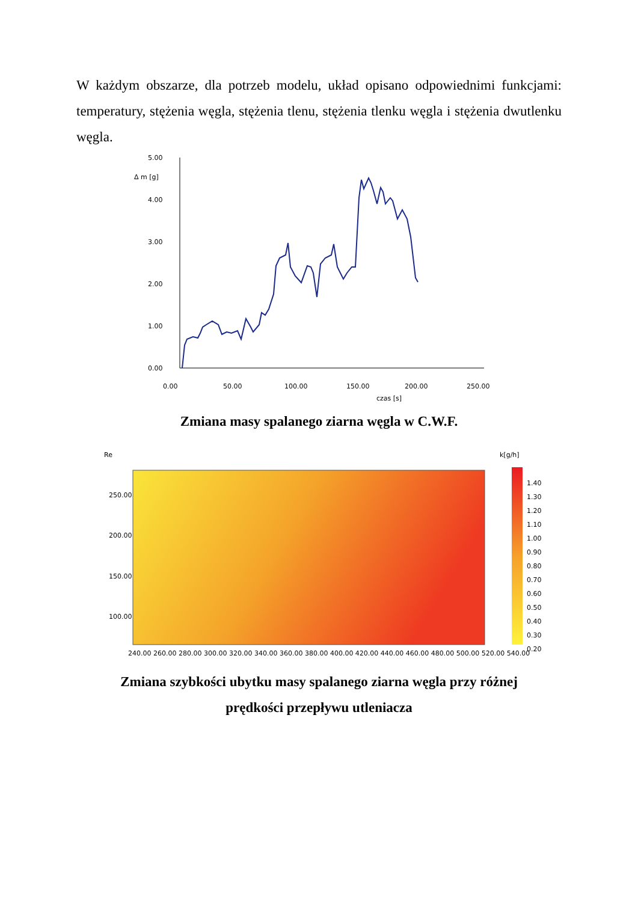W każdym obszarze, dla potrzeb modelu, układ opisano odpowiednimi funkcjami: temperatury, stężenia węgla, stężenia tlenu, stężenia tlenku węgla i stężenia dwutlenku węgla.
5.00
Δ m [g]
4.00
3.00
2.00
1.00
0.00
0.00
50.00
100.00
150.00
200.00
250.00
czas [s]
Zmiana masy spalanego ziarna węgla w C.W.F.
Re
k[g/h]
250.00
200.00
150.00
100.00
240.00 260.00 280.00 300.00 320.00 340.00 360.00 380.00 400.00 420.00 440.00 460.00 480.00 500.00 520.00 540.00
1.40
1.30
1.20
1.10
1.00
0.90
0.80
0.70
0.60
0.50
0.40
0.30
0.20
Zmiana szybkości ubytku masy spalanego ziarna węgla przy różnej
prędkości przepływu utleniacza